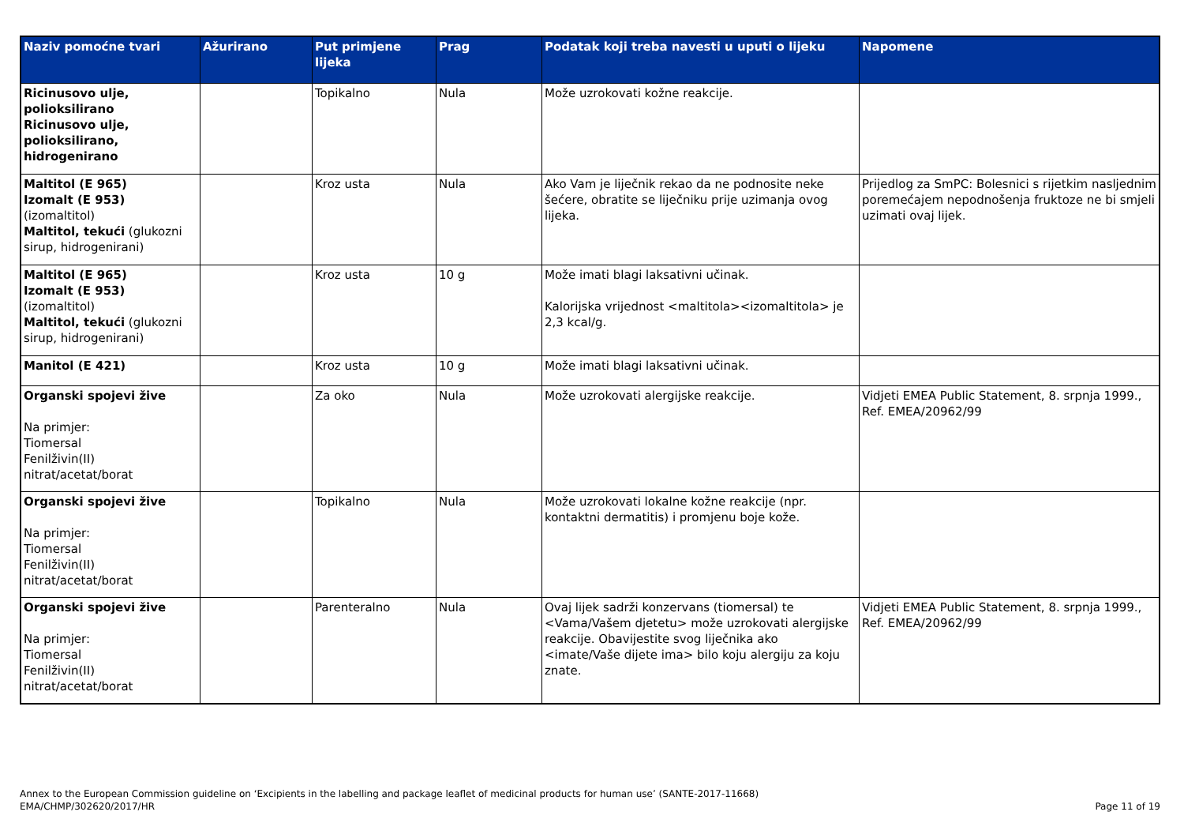| Naziv pomoćne tvari | Ažurirano | Put primjene lijeka | Prag | Podatak koji treba navesti u uputi o lijeku | Napomene |
| --- | --- | --- | --- | --- | --- |
| Ricinusovo ulje, polioksilirano Ricinusovo ulje, polioksilirano, hidrogenirano | | Topikalno | Nula | Može uzrokovati kožne reakcije. | |
| Maltitol (E 965) Izomalt (E 953) (izomaltitol) Maltitol, tekući (glukozni sirup, hidrogenirani) | | Kroz usta | Nula | Ako Vam je liječnik rekao da ne podnosite neke šećere, obratite se liječniku prije uzimanja ovog lijeka. | Prijedlog za SmPC: Bolesnici s rijetkim nasljednim poremećajem nepodnošenja fruktoze ne bi smjeli uzimati ovaj lijek. |
| Maltitol (E 965) Izomalt (E 953) (izomaltitol) Maltitol, tekući (glukozni sirup, hidrogenirani) | | Kroz usta | 10 g | Može imati blagi laksativni učinak. Kalorijska vrijednost <maltitola><izomaltitola> je 2,3 kcal/g. | |
| Manitol (E 421) | | Kroz usta | 10 g | Može imati blagi laksativni učinak. | |
| Organski spojevi žive Na primjer: Tiomersal Fenilživin(II) nitrat/acetat/borat | | Za oko | Nula | Može uzrokovati alergijske reakcije. | Vidjeti EMEA Public Statement, 8. srpnja 1999., Ref. EMEA/20962/99 |
| Organski spojevi žive Na primjer: Tiomersal Fenilživin(II) nitrat/acetat/borat | | Topikalno | Nula | Može uzrokovati lokalne kožne reakcije (npr. kontaktni dermatitis) i promjenu boje kože. | |
| Organski spojevi žive Na primjer: Tiomersal Fenilživin(II) nitrat/acetat/borat | | Parenteralno | Nula | Ovaj lijek sadrži konzervans (tiomersal) te <Vama/Vašem djetetu> može uzrokovati alergijske reakcije. Obavijestite svog liječnika ako <imate/Vaše dijete ima> bilo koju alergiju za koju znate. | Vidjeti EMEA Public Statement, 8. srpnja 1999., Ref. EMEA/20962/99 |
Annex to the European Commission guideline on ‘Excipients in the labelling and package leaflet of medicinal products for human use’ (SANTE-2017-11668)
EMA/CHMP/302620/2017/HR
Page 11 of 19